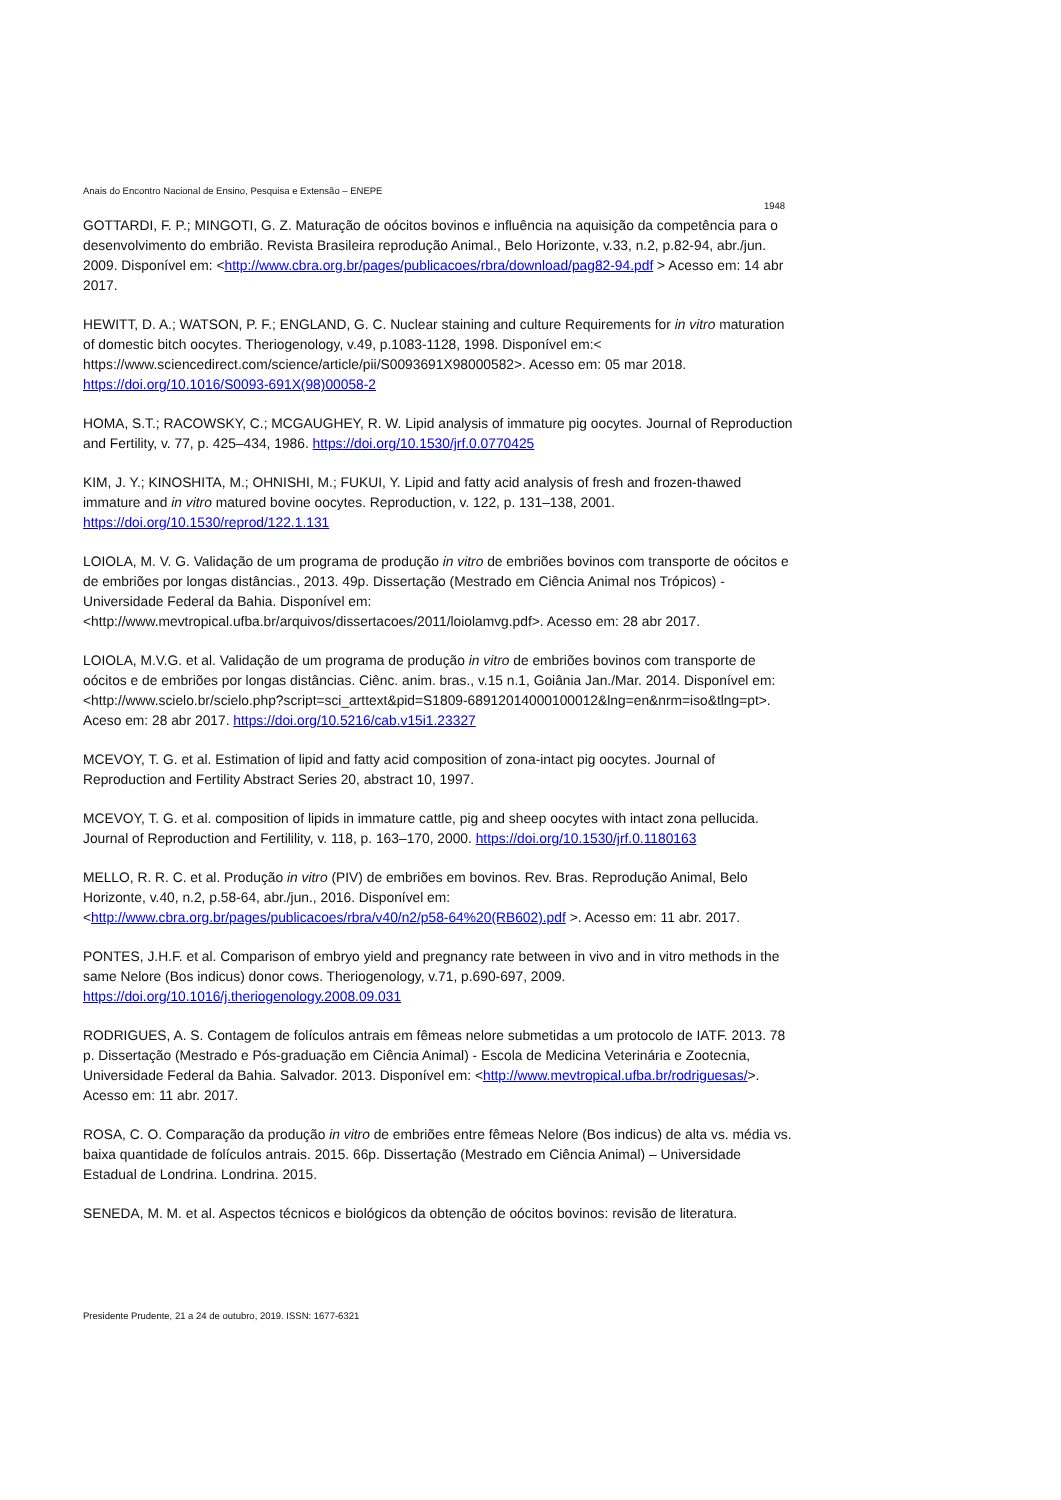Anais do Encontro Nacional de Ensino, Pesquisa e Extensão – ENEPE
1948
GOTTARDI, F. P.; MINGOTI, G. Z. Maturação de oócitos bovinos e influência na aquisição da competência para o desenvolvimento do embrião. Revista Brasileira reprodução Animal., Belo Horizonte, v.33, n.2, p.82-94, abr./jun. 2009. Disponível em: <http://www.cbra.org.br/pages/publicacoes/rbra/download/pag82-94.pdf > Acesso em: 14 abr 2017.
HEWITT, D. A.; WATSON, P. F.; ENGLAND, G. C. Nuclear staining and culture Requirements for in vitro maturation of domestic bitch oocytes. Theriogenology, v.49, p.1083-1128, 1998. Disponível em:< https://www.sciencedirect.com/science/article/pii/S0093691X98000582>. Acesso em: 05 mar 2018. https://doi.org/10.1016/S0093-691X(98)00058-2
HOMA, S.T.; RACOWSKY, C.; MCGAUGHEY, R. W. Lipid analysis of immature pig oocytes. Journal of Reproduction and Fertility, v. 77, p. 425–434, 1986. https://doi.org/10.1530/jrf.0.0770425
KIM, J. Y.; KINOSHITA, M.; OHNISHI, M.; FUKUI, Y. Lipid and fatty acid analysis of fresh and frozen-thawed immature and in vitro matured bovine oocytes. Reproduction, v. 122, p. 131–138, 2001. https://doi.org/10.1530/reprod/122.1.131
LOIOLA, M. V. G. Validação de um programa de produção in vitro de embriões bovinos com transporte de oócitos e de embriões por longas distâncias., 2013. 49p. Dissertação (Mestrado em Ciência Animal nos Trópicos) - Universidade Federal da Bahia. Disponível em: <http://www.mevtropical.ufba.br/arquivos/dissertacoes/2011/loiolamvg.pdf>. Acesso em: 28 abr 2017.
LOIOLA, M.V.G. et al. Validação de um programa de produção in vitro de embriões bovinos com transporte de oócitos e de embriões por longas distâncias. Ciênc. anim. bras., v.15 n.1, Goiânia Jan./Mar. 2014. Disponível em: <http://www.scielo.br/scielo.php?script=sci_arttext&pid=S1809-68912014000100012&lng=en&nrm=iso&tlng=pt>. Aceso em: 28 abr 2017. https://doi.org/10.5216/cab.v15i1.23327
MCEVOY, T. G. et al. Estimation of lipid and fatty acid composition of zona-intact pig oocytes. Journal of Reproduction and Fertility Abstract Series 20, abstract 10, 1997.
MCEVOY, T. G. et al. composition of lipids in immature cattle, pig and sheep oocytes with intact zona pellucida. Journal of Reproduction and Fertilility, v. 118, p. 163–170, 2000. https://doi.org/10.1530/jrf.0.1180163
MELLO, R. R. C. et al. Produção in vitro (PIV) de embriões em bovinos. Rev. Bras. Reprodução Animal, Belo Horizonte, v.40, n.2, p.58-64, abr./jun., 2016. Disponível em: <http://www.cbra.org.br/pages/publicacoes/rbra/v40/n2/p58-64%20(RB602).pdf >. Acesso em: 11 abr. 2017.
PONTES, J.H.F. et al. Comparison of embryo yield and pregnancy rate between in vivo and in vitro methods in the same Nelore (Bos indicus) donor cows. Theriogenology, v.71, p.690-697, 2009. https://doi.org/10.1016/j.theriogenology.2008.09.031
RODRIGUES, A. S. Contagem de folículos antrais em fêmeas nelore submetidas a um protocolo de IATF. 2013. 78 p. Dissertação (Mestrado e Pós-graduação em Ciência Animal) - Escola de Medicina Veterinária e Zootecnia, Universidade Federal da Bahia. Salvador. 2013. Disponível em: <http://www.mevtropical.ufba.br/rodriguesas/>. Acesso em: 11 abr. 2017.
ROSA, C. O. Comparação da produção in vitro de embriões entre fêmeas Nelore (Bos indicus) de alta vs. média vs. baixa quantidade de folículos antrais. 2015. 66p. Dissertação (Mestrado em Ciência Animal) – Universidade Estadual de Londrina. Londrina. 2015.
SENEDA, M. M. et al. Aspectos técnicos e biológicos da obtenção de oócitos bovinos: revisão de literatura.
Presidente Prudente, 21 a 24 de outubro, 2019. ISSN: 1677-6321